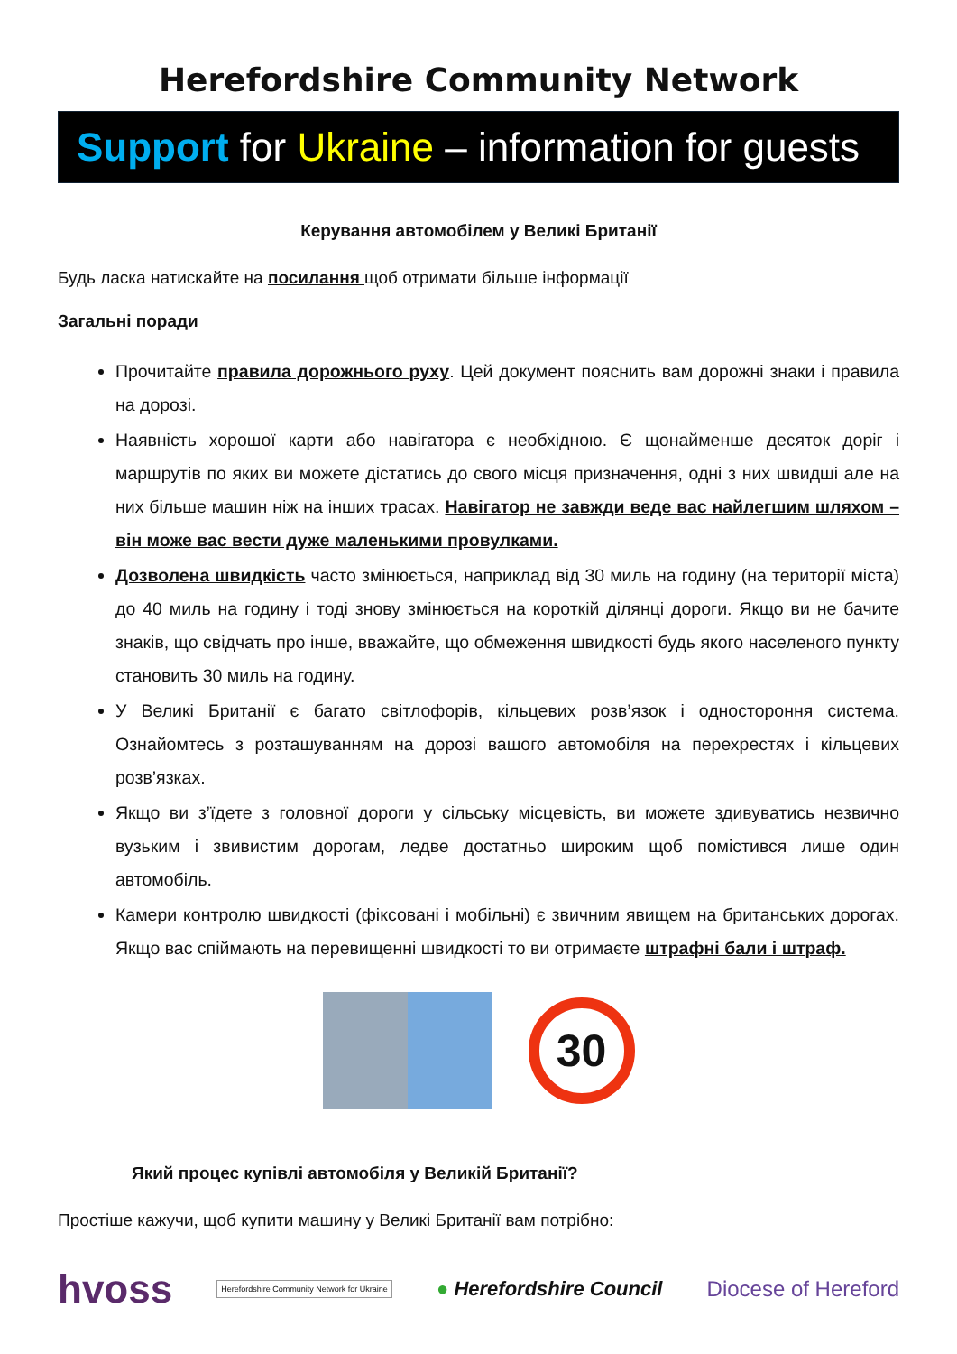Herefordshire Community Network
Support for Ukraine – information for guests
Керування автомобілем у Великі Британії
Будь ласка натискайте на посилання щоб отримати більше інформації
Загальні поради
Прочитайте правила дорожнього руху. Цей документ пояснить вам дорожні знаки і правила на дорозі.
Наявність хорошої карти або навігатора є необхідною. Є щонайменше десяток доріг і маршрутів по яких ви можете дістатись до свого місця призначення, одні з них швидші але на них більше машин ніж на інших трасах. Навігатор не завжди веде вас найлегшим шляхом – він може вас вести дуже маленькими провулками.
Дозволена швидкість часто змінюється, наприклад від 30 миль на годину (на території міста) до 40 миль на годину і тоді знову змінюється на короткій ділянці дороги. Якщо ви не бачите знаків, що свідчать про інше, вважайте, що обмеження швидкості будь якого населеного пункту становить 30 миль на годину.
У Великі Британії є багато світлофорів, кільцевих розв’язок і одностороння система. Ознайомтесь з розташуванням на дорозі вашого автомобіля на перехрестях і кільцевих розв’язках.
Якщо ви з’їдете з головної дороги у сільську місцевість, ви можете здивуватись незвично вузьким і звивистим дорогам, ледве достатньо широким щоб помістився лише один автомобіль.
Камери контролю швидкості (фіксовані і мобільні) є звичним явищем на британських дорогах. Якщо вас спіймають на перевищенні швидкості то ви отримаєте штрафні бали і штраф.
30
Який процес купівлі автомобіля у Великій Британії?
Простіше кажучи, щоб купити машину у Великі Британії вам потрібно:
hvoss Herefordshire Community Network for Ukraine ● Herefordshire Council Diocese of Hereford